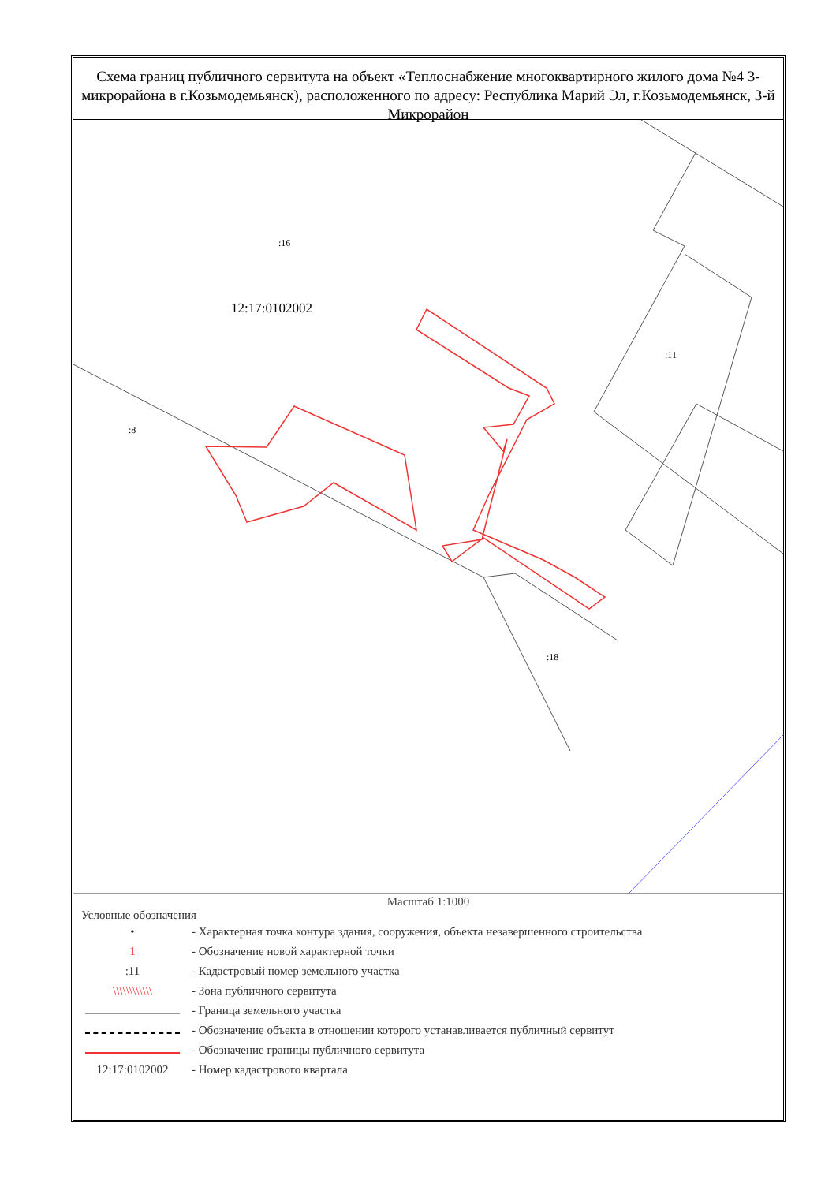Схема границ публичного сервитута на объект «Теплоснабжение многоквартирного жилого дома №4 3-микрорайона в г.Козьмодемьянск), расположенного по адресу: Республика Марий Эл, г.Козьмодемьянск, 3-й Микрорайон
:16
12:17:0102002
:11
:18
:8
Масштаб 1:1000
Условные обозначения
• - Характерная точка контура здания, сооружения, объекта незавершенного строительства
1 - Обозначение новой характерной точки
:11 - Кадастровый номер земельного участка
\\\\\\\\\\\\ - Зона публичного сервитута
- Граница земельного участка
- Обозначение объекта в отношении которого устанавливается публичный сервитут
- Обозначение границы публичного сервитута
12:17:0102002 - Номер кадастрового квартала